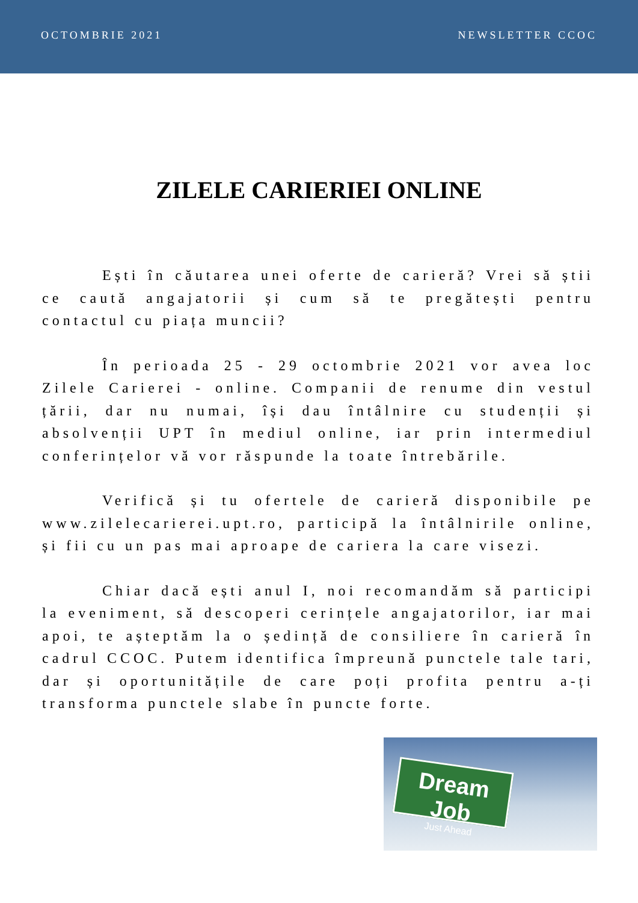OCTOMBRIE 2021 NEWSLETTER CCOC
ZILELE CARIERIEI ONLINE
Ești în căutarea unei oferte de carieră? Vrei să știi ce caută angajatorii și cum să te pregătești pentru contactul cu piața muncii?
În perioada 25 - 29 octombrie 2021 vor avea loc Zilele Carierei - online. Companii de renume din vestul țării, dar nu numai, își dau întâlnire cu studenții și absolvenții UPT în mediul online, iar prin intermediul conferințelor vă vor răspunde la toate întrebările.
Verifică și tu ofertele de carieră disponibile pe www.zilelecarierei.upt.ro, participă la întâlnirile online, și fii cu un pas mai aproape de cariera la care visezi.
Chiar dacă ești anul I, noi recomandăm să participi la eveniment, să descoperi cerințele angajatorilor, iar mai apoi, te așteptăm la o ședință de consiliere în carieră în cadrul CCOC. Putem identifica împreună punctele tale tari, dar și oportunitățile de care poți profita pentru a-ți transforma punctele slabe în puncte forte.
Dream Job
Just Ahead